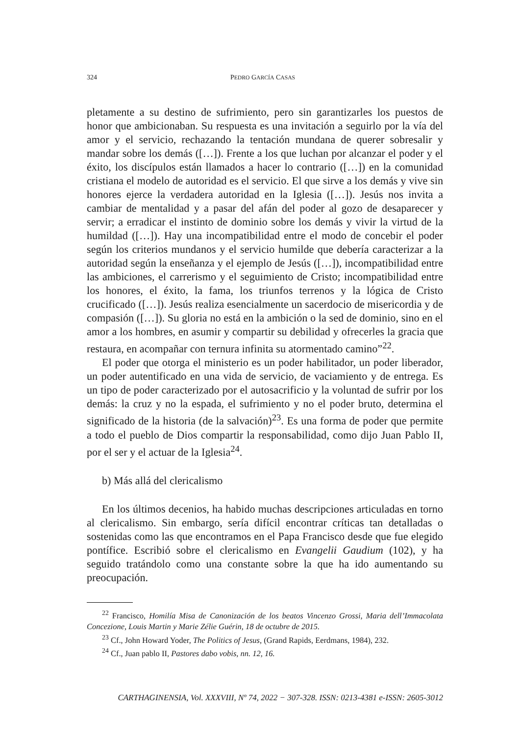324 PEDRO GARCÍA CASAS
pletamente a su destino de sufrimiento, pero sin garantizarles los puestos de honor que ambicionaban. Su respuesta es una invitación a seguirlo por la vía del amor y el servicio, rechazando la tentación mundana de querer sobresalir y mandar sobre los demás ([…]). Frente a los que luchan por alcanzar el poder y el éxito, los discípulos están llamados a hacer lo contrario ([…]) en la comunidad cristiana el modelo de autoridad es el servicio. El que sirve a los demás y vive sin honores ejerce la verdadera autoridad en la Iglesia ([…]). Jesús nos invita a cambiar de mentalidad y a pasar del afán del poder al gozo de desaparecer y servir; a erradicar el instinto de dominio sobre los demás y vivir la virtud de la humildad ([…]). Hay una incompatibilidad entre el modo de concebir el poder según los criterios mundanos y el servicio humilde que debería caracterizar a la autoridad según la enseñanza y el ejemplo de Jesús ([…]), incompatibilidad entre las ambiciones, el carrerismo y el seguimiento de Cristo; incompatibilidad entre los honores, el éxito, la fama, los triunfos terrenos y la lógica de Cristo crucificado ([…]). Jesús realiza esencialmente un sacerdocio de misericordia y de compasión ([…]). Su gloria no está en la ambición o la sed de dominio, sino en el amor a los hombres, en asumir y compartir su debilidad y ofrecerles la gracia que restaura, en acompañar con ternura infinita su atormentado camino”<sup>22</sup>.
El poder que otorga el ministerio es un poder habilitador, un poder liberador, un poder autentificado en una vida de servicio, de vaciamiento y de entrega. Es un tipo de poder caracterizado por el autosacrificio y la voluntad de sufrir por los demás: la cruz y no la espada, el sufrimiento y no el poder bruto, determina el significado de la historia (de la salvación)<sup>23</sup>. Es una forma de poder que permite a todo el pueblo de Dios compartir la responsabilidad, como dijo Juan Pablo II, por el ser y el actuar de la Iglesia<sup>24</sup>.
b) Más allá del clericalismo
En los últimos decenios, ha habido muchas descripciones articuladas en torno al clericalismo. Sin embargo, sería difícil encontrar críticas tan detalladas o sostenidas como las que encontramos en el Papa Francisco desde que fue elegido pontífice. Escribió sobre el clericalismo en Evangelii Gaudium (102), y ha seguido tratándolo como una constante sobre la que ha ido aumentando su preocupación.
<sup>22</sup> Francisco, Homilía Misa de Canonización de los beatos Vincenzo Grossi, Maria dell’Immacolata Concezione, Louis Martin y Marie Zélie Guérin, 18 de octubre de 2015.
<sup>23</sup> Cf., John Howard Yoder, The Politics of Jesus, (Grand Rapids, Eerdmans, 1984), 232.
<sup>24</sup> Cf., Juan pablo II, Pastores dabo vobis, nn. 12, 16.
CARTHAGINENSIA, Vol. XXXVIII, Nº 74, 2022 − 307-328. ISSN: 0213-4381 e-ISSN: 2605-3012